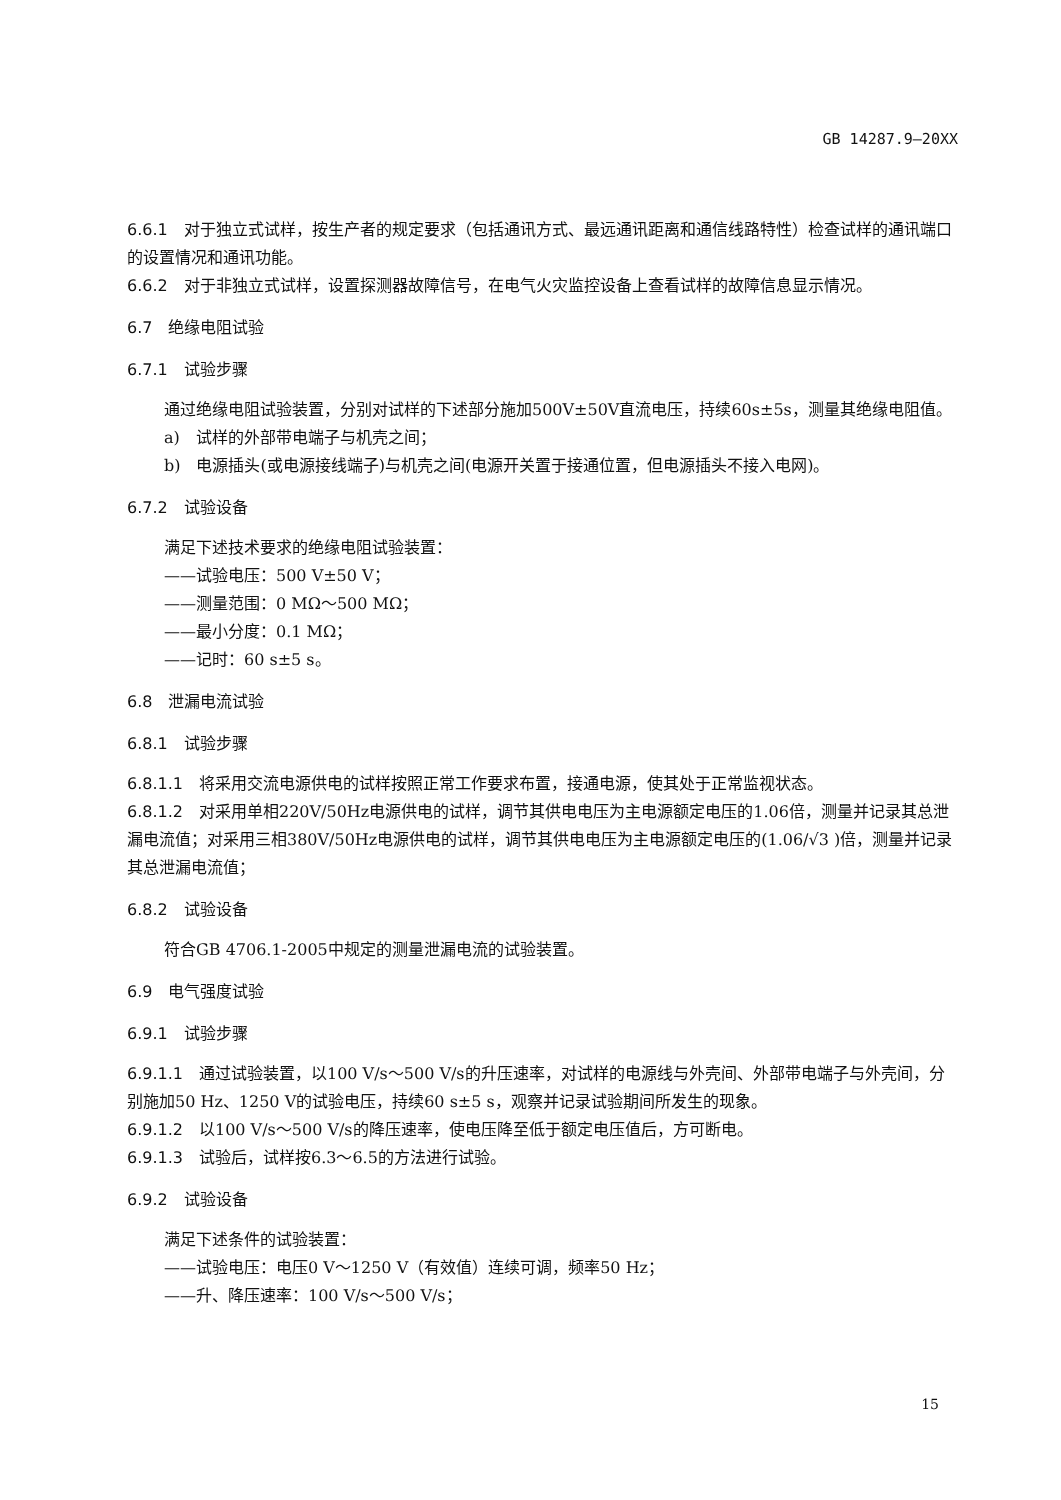GB 14287.9—20XX
6.6.1　对于独立式试样，按生产者的规定要求（包括通讯方式、最远通讯距离和通信线路特性）检查试样的通讯端口的设置情况和通讯功能。
6.6.2　对于非独立式试样，设置探测器故障信号，在电气火灾监控设备上查看试样的故障信息显示情况。
6.7　绝缘电阻试验
6.7.1　试验步骤
通过绝缘电阻试验装置，分别对试样的下述部分施加500V±50V直流电压，持续60s±5s，测量其绝缘电阻值。
a)　试样的外部带电端子与机壳之间；
b)　电源插头(或电源接线端子)与机壳之间(电源开关置于接通位置，但电源插头不接入电网)。
6.7.2　试验设备
满足下述技术要求的绝缘电阻试验装置：
——试验电压：500 V±50 V；
——测量范围：0 MΩ～500 MΩ；
——最小分度：0.1 MΩ；
——记时：60 s±5 s。
6.8　泄漏电流试验
6.8.1　试验步骤
6.8.1.1　将采用交流电源供电的试样按照正常工作要求布置，接通电源，使其处于正常监视状态。
6.8.1.2　对采用单相220V/50Hz电源供电的试样，调节其供电电压为主电源额定电压的1.06倍，测量并记录其总泄漏电流值；对采用三相380V/50Hz电源供电的试样，调节其供电电压为主电源额定电压的(1.06/√3 )倍，测量并记录其总泄漏电流值；
6.8.2　试验设备
符合GB 4706.1-2005中规定的测量泄漏电流的试验装置。
6.9　电气强度试验
6.9.1　试验步骤
6.9.1.1　通过试验装置，以100 V/s～500 V/s的升压速率，对试样的电源线与外壳间、外部带电端子与外壳间，分别施加50 Hz、1250 V的试验电压，持续60 s±5 s，观察并记录试验期间所发生的现象。
6.9.1.2　以100 V/s～500 V/s的降压速率，使电压降至低于额定电压值后，方可断电。
6.9.1.3　试验后，试样按6.3～6.5的方法进行试验。
6.9.2　试验设备
满足下述条件的试验装置：
——试验电压：电压0 V～1250 V（有效值）连续可调，频率50 Hz；
——升、降压速率：100 V/s～500 V/s；
15